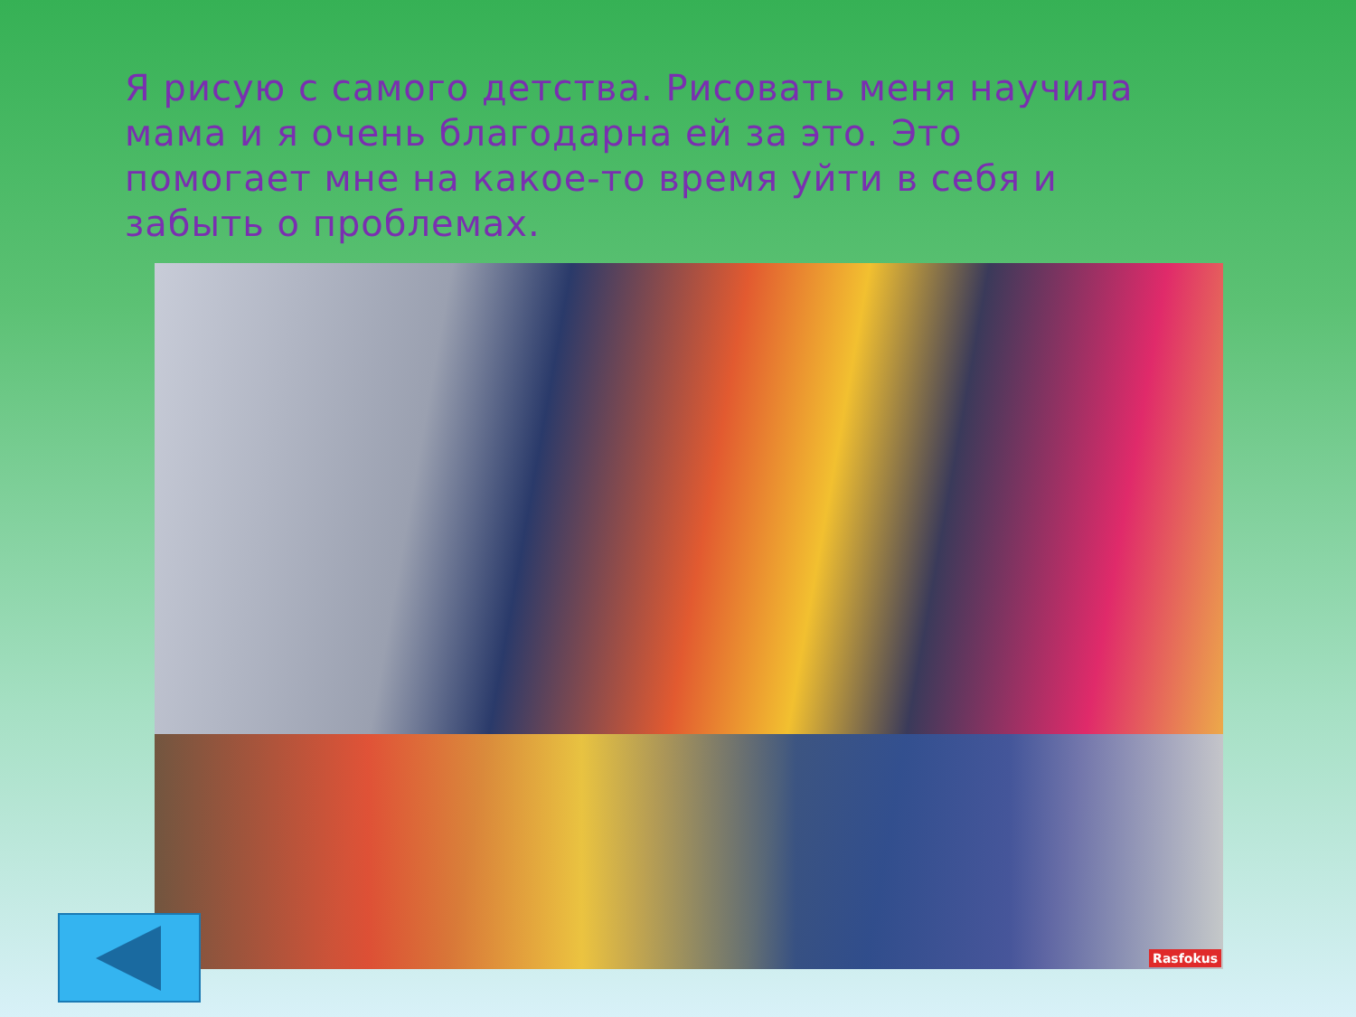Я рисую с самого детства. Рисовать меня научила мама и я очень благодарна ей за это. Это помогает мне на какое-то время уйти в себя и забыть о проблемах.
Rasfokus